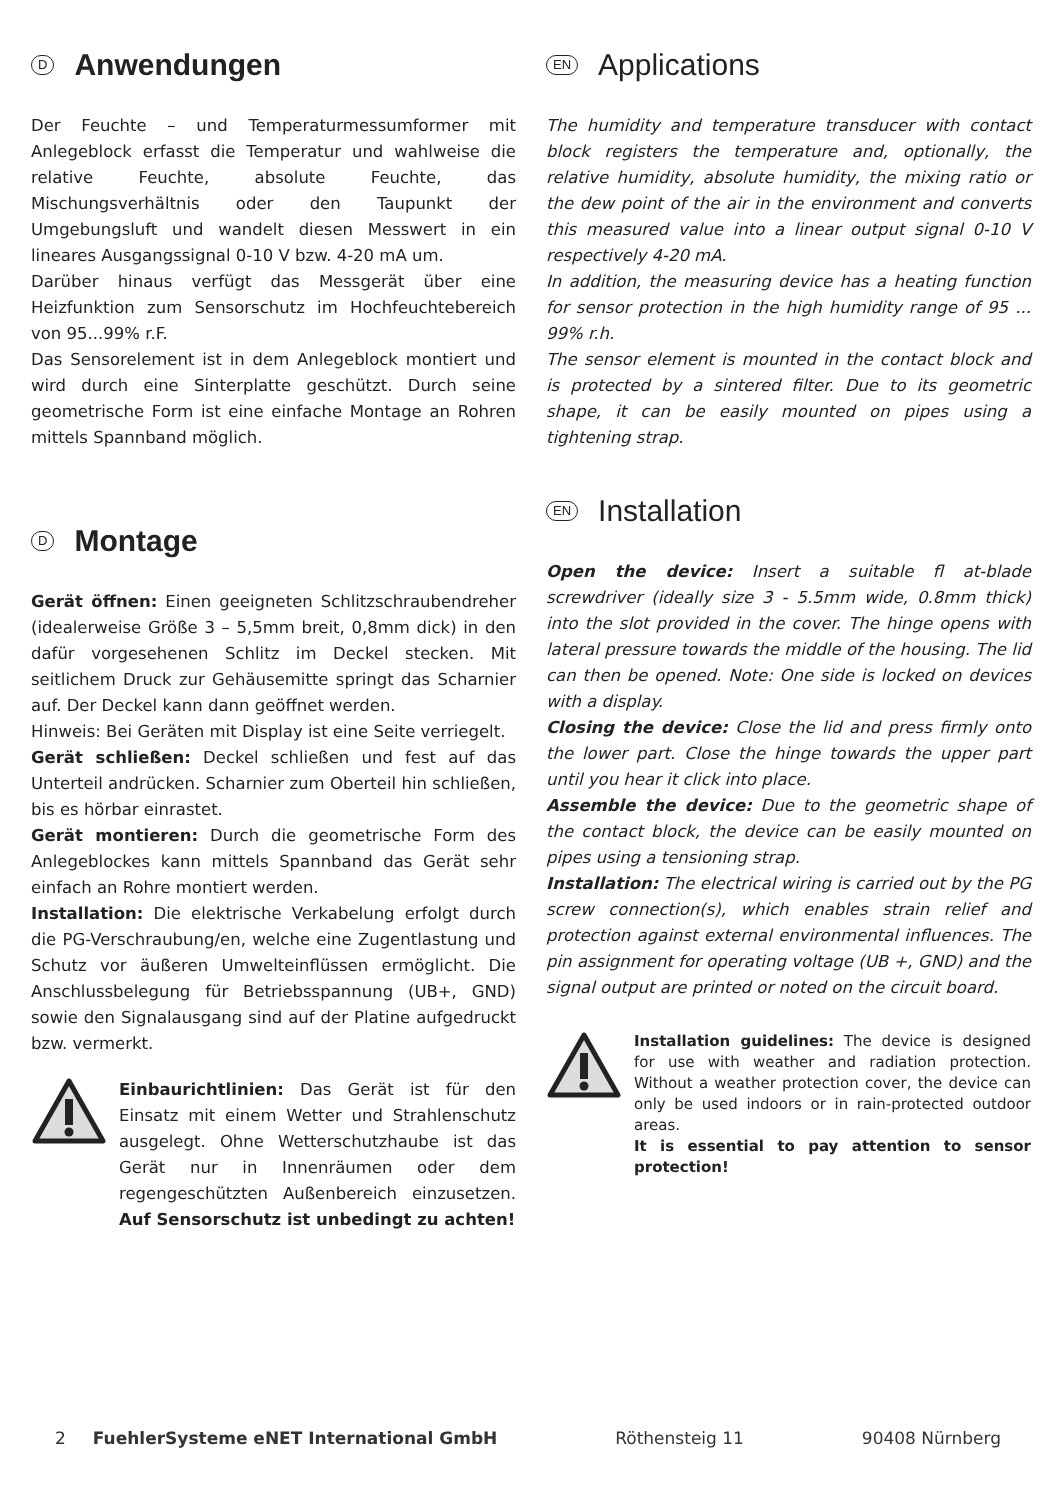D Anwendungen
Der Feuchte – und Temperaturmessumformer mit Anlegeblock erfasst die Temperatur und wahlweise die relative Feuchte, absolute Feuchte, das Mischungsverhältnis oder den Taupunkt der Umgebungsluft und wandelt diesen Messwert in ein lineares Ausgangssignal 0-10 V bzw. 4-20 mA um.
Darüber hinaus verfügt das Messgerät über eine Heizfunktion zum Sensorschutz im Hochfeuchtebereich von 95...99% r.F.
Das Sensorelement ist in dem Anlegeblock montiert und wird durch eine Sinterplatte geschützt. Durch seine geometrische Form ist eine einfache Montage an Rohren mittels Spannband möglich.
D Montage
Gerät öffnen: Einen geeigneten Schlitzschraubendreher (idealerweise Größe 3 – 5,5mm breit, 0,8mm dick) in den dafür vorgesehenen Schlitz im Deckel stecken. Mit seitlichem Druck zur Gehäusemitte springt das Scharnier auf. Der Deckel kann dann geöffnet werden.
Hinweis: Bei Geräten mit Display ist eine Seite verriegelt.
Gerät schließen: Deckel schließen und fest auf das Unterteil andrücken. Scharnier zum Oberteil hin schließen, bis es hörbar einrastet.
Gerät montieren: Durch die geometrische Form des Anlegeblockes kann mittels Spannband das Gerät sehr einfach an Rohre montiert werden.
Installation: Die elektrische Verkabelung erfolgt durch die PG-Verschraubung/en, welche eine Zugentlastung und Schutz vor äußeren Umwelteinflüssen ermöglicht. Die Anschlussbelegung für Betriebsspannung (UB+, GND) sowie den Signalausgang sind auf der Platine aufgedruckt bzw. vermerkt.
Einbaurichtlinien: Das Gerät ist für den Einsatz mit einem Wetter und Strahlenschutz ausgelegt. Ohne Wetterschutzhaube ist das Gerät nur in Innenräumen oder dem regengeschützten Außenbereich einzusetzen. Auf Sensorschutz ist unbedingt zu achten!
EN Applications
The humidity and temperature transducer with contact block registers the temperature and, optionally, the relative humidity, absolute humidity, the mixing ratio or the dew point of the air in the environment and converts this measured value into a linear output signal 0-10 V respectively 4-20 mA.
In addition, the measuring device has a heating function for sensor protection in the high humidity range of 95 ... 99% r.h.
The sensor element is mounted in the contact block and is protected by a sintered filter. Due to its geometric shape, it can be easily mounted on pipes using a tightening strap.
EN Installation
Open the device: Insert a suitable fl at-blade screwdriver (ideally size 3 - 5.5mm wide, 0.8mm thick) into the slot provided in the cover. The hinge opens with lateral pressure towards the middle of the housing. The lid can then be opened. Note: One side is locked on devices with a display.
Closing the device: Close the lid and press firmly onto the lower part. Close the hinge towards the upper part until you hear it click into place.
Assemble the device: Due to the geometric shape of the contact block, the device can be easily mounted on pipes using a tensioning strap.
Installation: The electrical wiring is carried out by the PG screw connection(s), which enables strain relief and protection against external environmental influences. The pin assignment for operating voltage (UB +, GND) and the signal output are printed or noted on the circuit board.
Installation guidelines: The device is designed for use with weather and radiation protection. Without a weather protection cover, the device can only be used indoors or in rain-protected outdoor areas.
It is essential to pay attention to sensor protection!
2 FuehlerSysteme eNET International GmbH Röthensteig 11 90408 Nürnberg